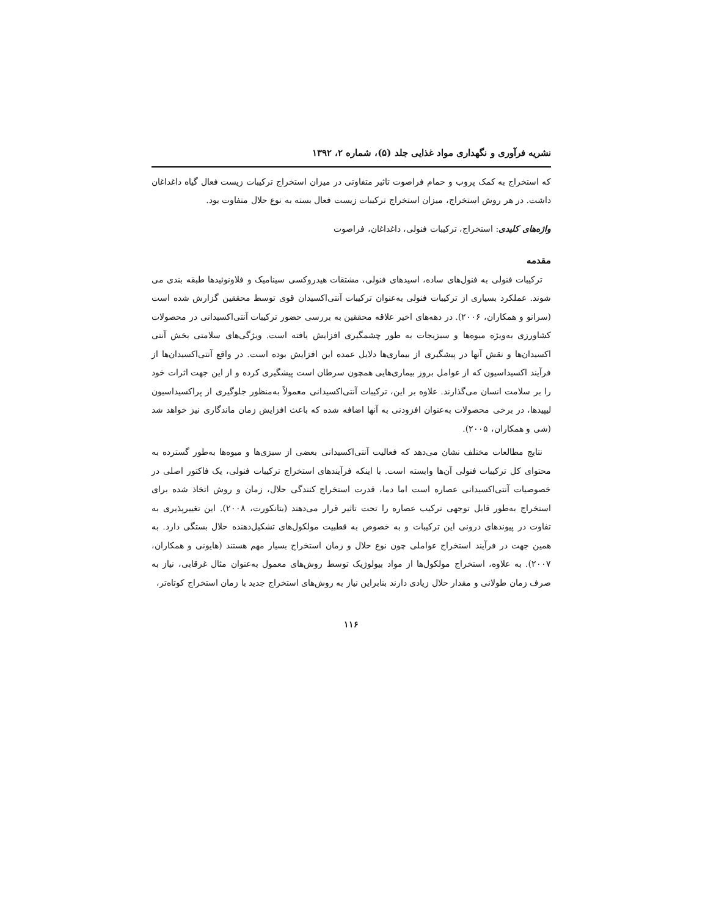نشریه فرآوری و نگهداری مواد غذایی جلد (۵)، شماره ۲، ۱۳۹۲
که استخراج به کمک پروب و حمام فراصوت تاثیر متفاوتی در میزان استخراج ترکیبات زیست فعال گیاه داغداغان داشت. در هر روش استخراج، میزان استخراج ترکیبات زیست فعال بسته به نوع حلال متفاوت بود.
واژه‌های کلیدی: استخراج، ترکیبات فنولی، داغداغان، فراصوت
مقدمه
ترکیبات فنولی به فنول‌های ساده، اسیدهای فنولی، مشتقات هیدروکسی سینامیک و فلاونوئیدها طبقه بندی می شوند. عملکرد بسیاری از ترکیبات فنولی به‌عنوان ترکیبات آنتی‌اکسیدان قوی توسط محققین گزارش شده است (سرانو و همکاران، ۲۰۰۶). در دهه‌های اخیر علاقه محققین به بررسی حضور ترکیبات آنتی‌اکسیدانی در محصولات کشاورزی به‌ویژه میوه‌ها و سبزیجات به طور چشمگیری افزایش یافته است. ویژگی‌های سلامتی بخش آنتی اکسیدان‌ها و نقش آنها در پیشگیری از بیماری‌ها دلایل عمده این افزایش بوده است. در واقع آنتی‌اکسیدان‌ها از فرآیند اکسیداسیون که از عوامل بروز بیماری‌هایی همچون سرطان است پیشگیری کرده و از این جهت اثرات خود را بر سلامت انسان می‌گذارند. علاوه بر این، ترکیبات آنتی‌اکسیدانی معمولاً به‌منظور جلوگیری از پراکسیداسیون لیپیدها، در برخی محصولات به‌عنوان افزودنی به آنها اضافه شده که باعث افزایش زمان ماندگاری نیز خواهد شد (شی و همکاران، ۲۰۰۵).
نتایج مطالعات مختلف نشان می‌دهد که فعالیت آنتی‌اکسیدانی بعضی از سبزی‌ها و میوه‌ها به‌طور گسترده به محتوای کل ترکیبات فنولی آن‌ها وابسته است. با اینکه فرآیندهای استخراج ترکیبات فنولی، یک فاکتور اصلی در خصوصیات آنتی‌اکسیدانی عصاره است اما دما، قدرت استخراج کنندگی حلال، زمان و روش اتخاذ شده برای استخراج به‌طور قابل توجهی ترکیب عصاره را تحت تاثیر قرار می‌دهند (بتانکورت، ۲۰۰۸). این تغییرپذیری به تفاوت در پیوندهای درونی این ترکیبات و به خصوص به قطبیت مولکول‌های تشکیل‌دهنده حلال بستگی دارد. به همین جهت در فرآیند استخراج عواملی چون نوع حلال و زمان استخراج بسیار مهم هستند (هایونی و همکاران، ۲۰۰۷). به علاوه، استخراج مولکول‌ها از مواد بیولوژیک توسط روش‌های معمول به‌عنوان مثال غرقابی، نیاز به صرف زمان طولانی و مقدار حلال زیادی دارند بنابراین نیاز به روش‌های استخراج جدید با زمان استخراج کوتاه‌تر،
۱۱۶